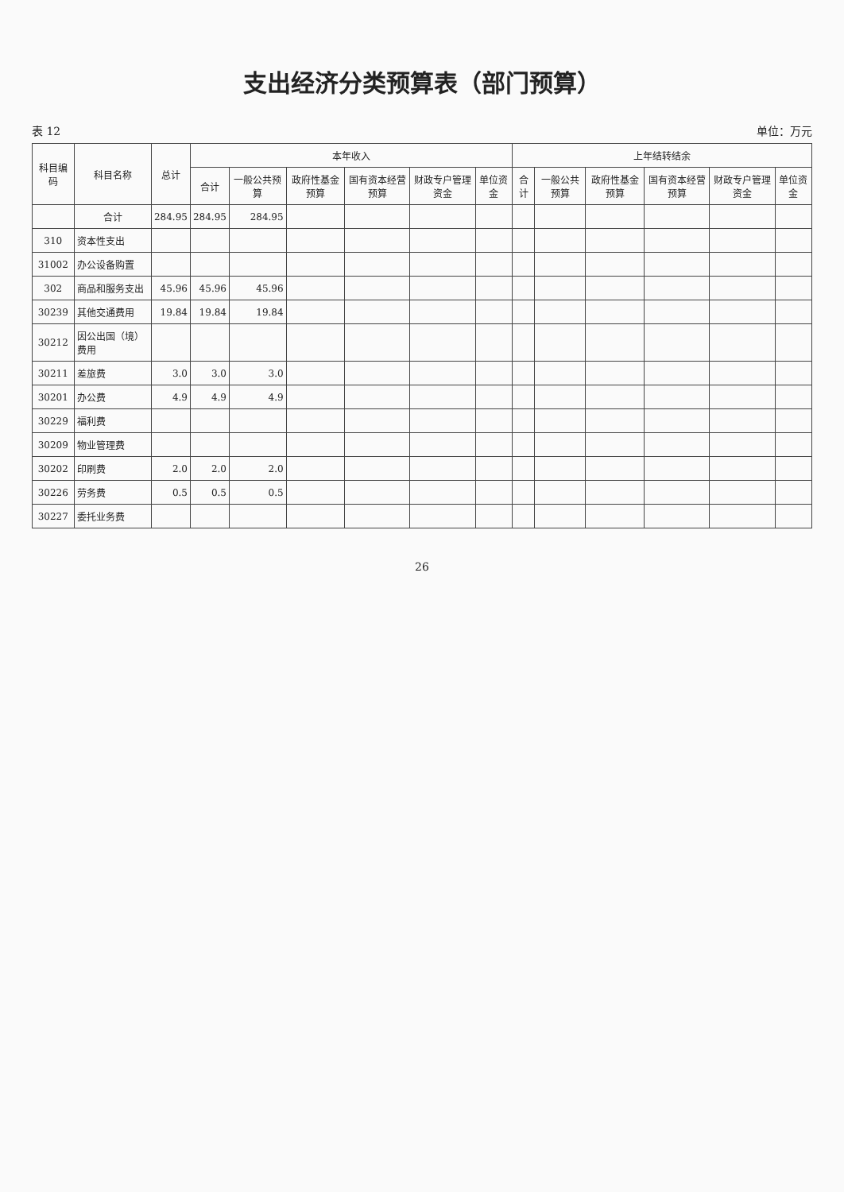支出经济分类预算表（部门预算）
表 12 单位：万元
| 科目编码 | 科目名称 | 总计 | 本年收入 | | | | | | 上年结转结余 | | | | | |
| --- | --- | --- | --- | --- | --- | --- | --- | --- | --- | --- | --- | --- | --- | --- |
| | | | 合计 | 一般公共预算 | 政府性基金预算 | 国有资本经营预算 | 财政专户管理资金 | 单位资金 | 合计 | 一般公共预算 | 政府性基金预算 | 国有资本经营预算 | 财政专户管理资金 | 单位资金 |
| | 合计 | 284.95 | 284.95 | 284.95 | | | | | | | | | | |
| 310 | 资本性支出 | | | | | | | | | | | | | |
| 31002 | 办公设备购置 | | | | | | | | | | | | | |
| 302 | 商品和服务支出 | 45.96 | 45.96 | 45.96 | | | | | | | | | | |
| 30239 | 其他交通费用 | 19.84 | 19.84 | 19.84 | | | | | | | | | | |
| 30212 | 因公出国（境）费用 | | | | | | | | | | | | | |
| 30211 | 差旅费 | 3.0 | 3.0 | 3.0 | | | | | | | | | | |
| 30201 | 办公费 | 4.9 | 4.9 | 4.9 | | | | | | | | | | |
| 30229 | 福利费 | | | | | | | | | | | | | |
| 30209 | 物业管理费 | | | | | | | | | | | | | |
| 30202 | 印刷费 | 2.0 | 2.0 | 2.0 | | | | | | | | | | |
| 30226 | 劳务费 | 0.5 | 0.5 | 0.5 | | | | | | | | | | |
| 30227 | 委托业务费 | | | | | | | | | | | | | |
26